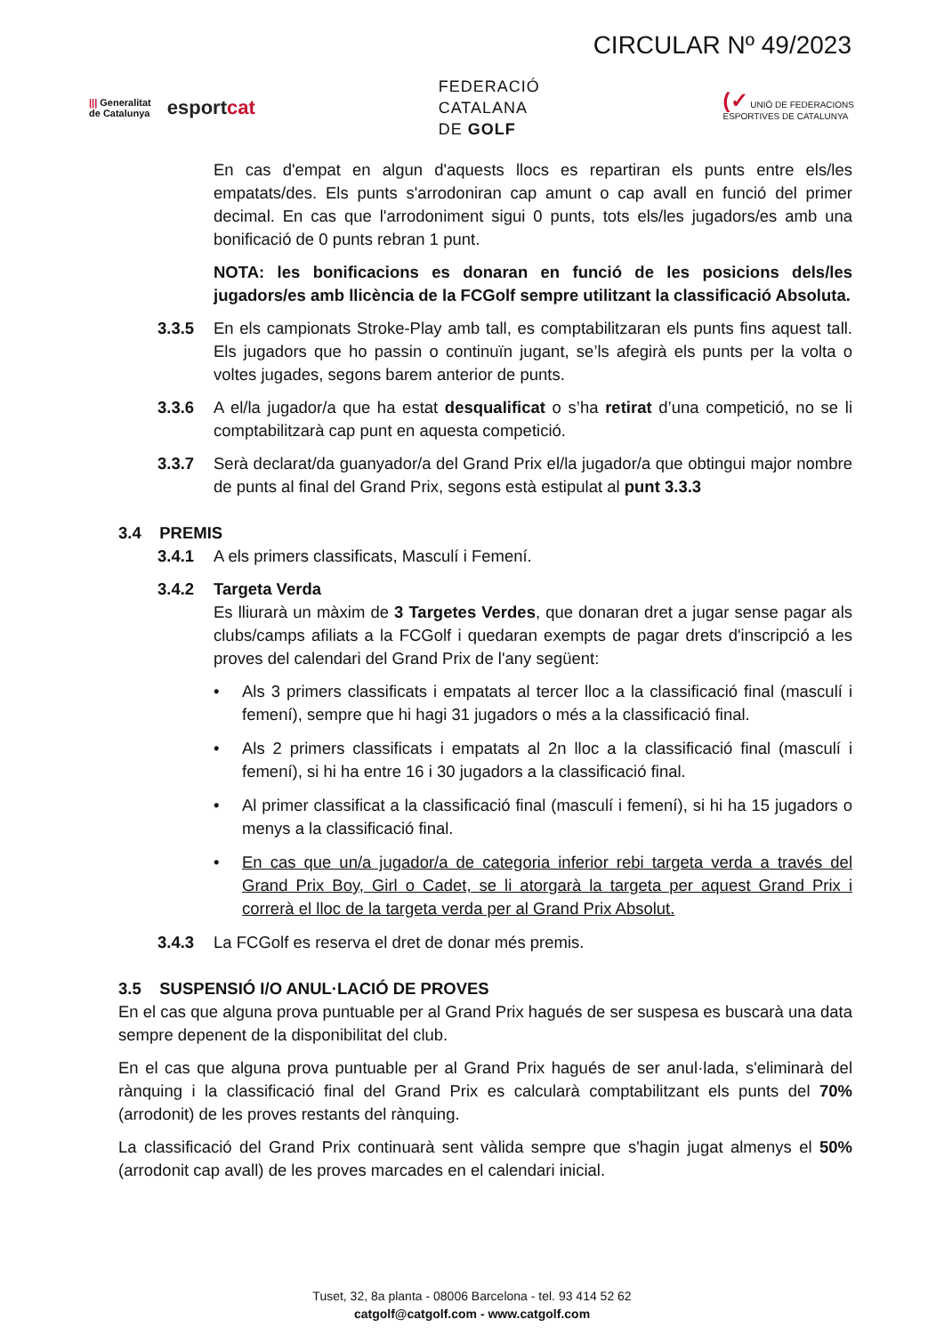CIRCULAR Nº 49/2023
||| Generalitat
de Catalunya
esportcat
FEDERACIÓ
CATALANA
DE GOLF
(✓ UNIÓ DE FEDERACIONS
ESPORTIVES DE CATALUNYA
En cas d'empat en algun d'aquests llocs es repartiran els punts entre els/les empatats/des. Els punts s'arrodoniran cap amunt o cap avall en funció del primer decimal. En cas que l'arrodoniment sigui 0 punts, tots els/les jugadors/es amb una bonificació de 0 punts rebran 1 punt.
NOTA: les bonificacions es donaran en funció de les posicions dels/les jugadors/es amb llicència de la FCGolf sempre utilitzant la classificació Absoluta.
3.3.5 En els campionats Stroke-Play amb tall, es comptabilitzaran els punts fins aquest tall. Els jugadors que ho passin o continuïn jugant, se’ls afegirà els punts per la volta o voltes jugades, segons barem anterior de punts.
3.3.6 A el/la jugador/a que ha estat desqualificat o s’ha retirat d’una competició, no se li comptabilitzarà cap punt en aquesta competició.
3.3.7 Serà declarat/da guanyador/a del Grand Prix el/la jugador/a que obtingui major nombre de punts al final del Grand Prix, segons està estipulat al punt 3.3.3
3.4 PREMIS
3.4.1 A els primers classificats, Masculí i Femení.
3.4.2 Targeta Verda
Es lliurarà un màxim de 3 Targetes Verdes, que donaran dret a jugar sense pagar als clubs/camps afiliats a la FCGolf i quedaran exempts de pagar drets d'inscripció a les proves del calendari del Grand Prix de l'any següent:
• Als 3 primers classificats i empatats al tercer lloc a la classificació final (masculí i femení), sempre que hi hagi 31 jugadors o més a la classificació final.
• Als 2 primers classificats i empatats al 2n lloc a la classificació final (masculí i femení), si hi ha entre 16 i 30 jugadors a la classificació final.
• Al primer classificat a la classificació final (masculí i femení), si hi ha 15 jugadors o menys a la classificació final.
• En cas que un/a jugador/a de categoria inferior rebi targeta verda a través del Grand Prix Boy, Girl o Cadet, se li atorgarà la targeta per aquest Grand Prix i correrà el lloc de la targeta verda per al Grand Prix Absolut.
3.4.3 La FCGolf es reserva el dret de donar més premis.
3.5 SUSPENSIÓ I/O ANUL·LACIÓ DE PROVES
En el cas que alguna prova puntuable per al Grand Prix hagués de ser suspesa es buscarà una data sempre depenent de la disponibilitat del club.
En el cas que alguna prova puntuable per al Grand Prix hagués de ser anul·lada, s'eliminarà del rànquing i la classificació final del Grand Prix es calcularà comptabilitzant els punts del 70% (arrodonit) de les proves restants del rànquing.
La classificació del Grand Prix continuarà sent vàlida sempre que s'hagin jugat almenys el 50% (arrodonit cap avall) de les proves marcades en el calendari inicial.
Tuset, 32, 8a planta - 08006 Barcelona - tel. 93 414 52 62
catgolf@catgolf.com - www.catgolf.com